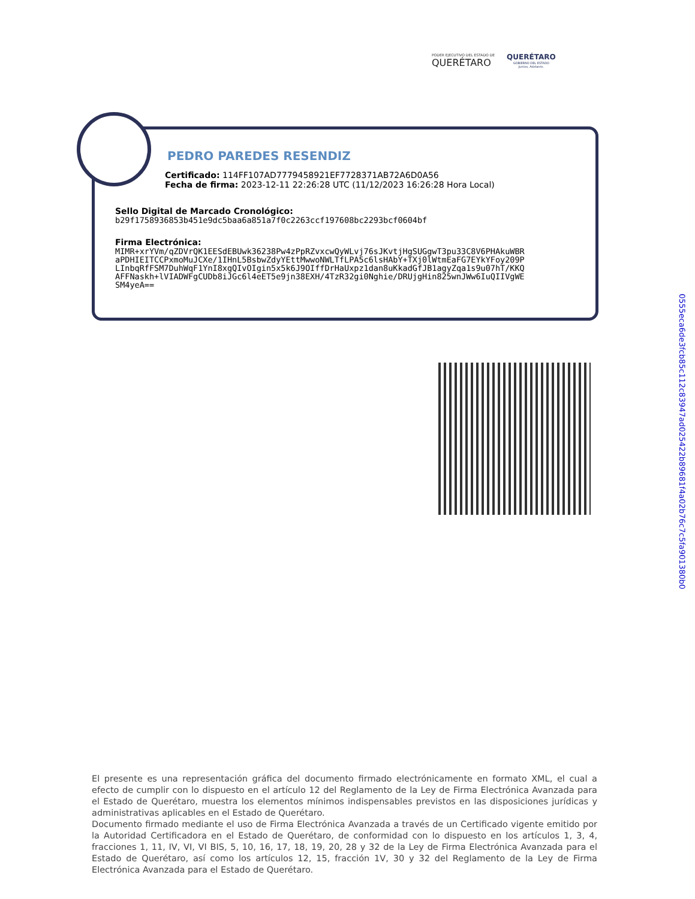PODER EJECUTIVO DEL ESTADO DE
QUERÉTARO
QUERÉTARO
GOBIERNO DEL ESTADO
Juntos, Adelante.
PEDRO PAREDES RESENDIZ
Certificado: 114FF107AD7779458921EF7728371AB72A6D0A56
Fecha de firma: 2023-12-11 22:26:28 UTC (11/12/2023 16:26:28 Hora Local)
Sello Digital de Marcado Cronológico:
b29f1758936853b451e9dc5baa6a851a7f0c2263ccf197608bc2293bcf0604bf
Firma Electrónica:
MIMR+xrYVm/qZDVrQK1EESdEBUwk36238Pw4zPpRZvxcwQyWLvj76sJKvtjHgSUGgwT3pu33C8V6PHAkuWBR
aPDHIEITCCPxmoMuJCXe/1IHnL5BsbwZdyYEttMwwoNWLTfLPA5c6lsHAbY+TXj0lWtmEaFG7EYkYFoy209P
LInbqRfFSM7DuhWqF1YnI8xgQIvOIgin5x5k6J9OIffDrHaUxpz1dan8uKkadGfJB1agyZqa1s9u07hT/KKQ
AFFNaskh+lVIADWFgCUDb8iJGc6l4eET5e9jn38EXH/4TzR32gi0Nghie/DRUjgHin825wnJWw6IuQIIVgWE
SM4yeA==
0555eca6de3fcb85c112c83947ad025422b89681f4a02b76c7c5fa901380b0
El presente es una representación gráfica del documento firmado electrónicamente en formato XML, el cual a efecto de cumplir con lo dispuesto en el artículo 12 del Reglamento de la Ley de Firma Electrónica Avanzada para el Estado de Querétaro, muestra los elementos mínimos indispensables previstos en las disposiciones jurídicas y administrativas aplicables en el Estado de Querétaro.
Documento firmado mediante el uso de Firma Electrónica Avanzada a través de un Certificado vigente emitido por la Autoridad Certificadora en el Estado de Querétaro, de conformidad con lo dispuesto en los artículos 1, 3, 4, fracciones 1, 11, IV, VI, VI BIS, 5, 10, 16, 17, 18, 19, 20, 28 y 32 de la Ley de Firma Electrónica Avanzada para el Estado de Querétaro, así como los artículos 12, 15, fracción 1V, 30 y 32 del Reglamento de la Ley de Firma Electrónica Avanzada para el Estado de Querétaro.